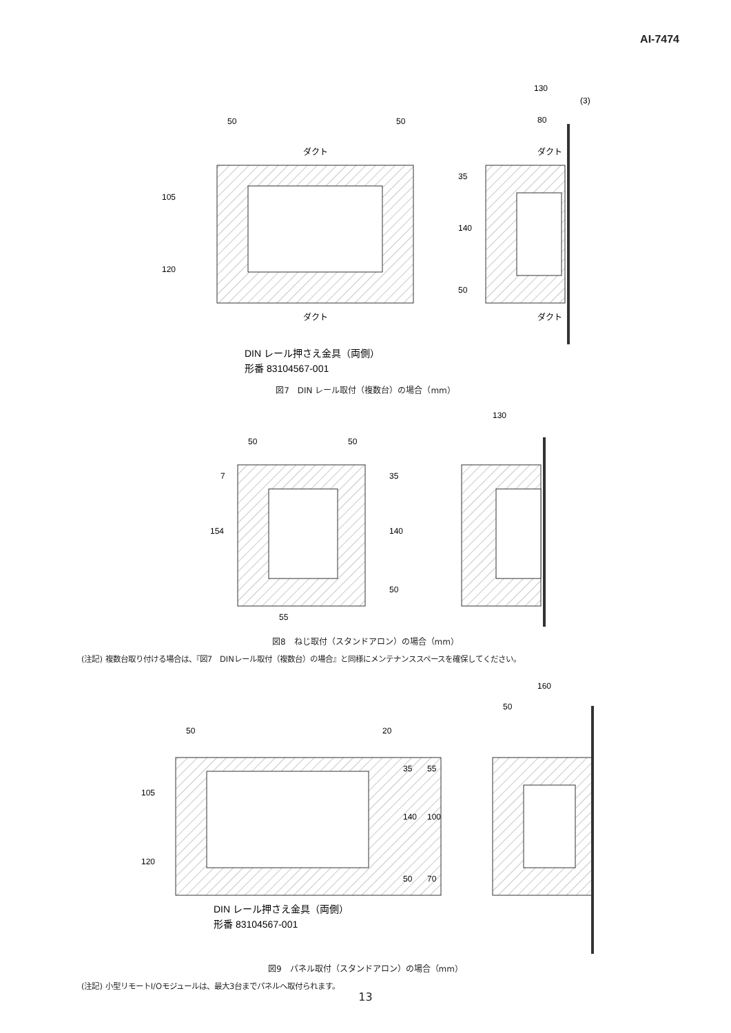AI-7474
ダクト
ダクト
ダクト
ダクト
50
50
130
80
(3)
35
140
50
105
120
DIN レール押さえ金具（両側）
形番 83104567-001
図7　DIN レール取付（複数台）の場合（mm）
50
50
130
7
154
35
140
50
55
図8　ねじ取付（スタンドアロン）の場合（mm）
(注記) 複数台取り付ける場合は、『図7　DINレール取付（複数台）の場合』と同様にメンテナンススペースを確保してください。
50
20
160
50
105
120
35
140
50
55
100
70
DIN レール押さえ金具（両側）
形番 83104567-001
図9　パネル取付（スタンドアロン）の場合（mm）
(注記) 小型リモートI/Oモジュールは、最大3台までパネルへ取付られます。
13